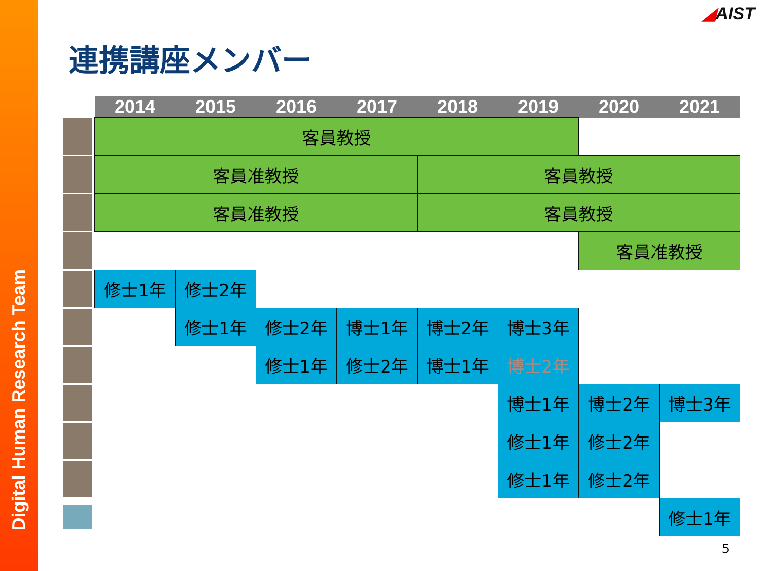Digital Human Research Team
◢AIST
連携講座メンバー
| | 2014 | 2015 | 2016 | 2017 | 2018 | 2019 | 2020 | 2021 |
| --- | --- | --- | --- | --- | --- | --- | --- | --- |
| | 客員教授 | | | | | | | |
| | 客員准教授 | | | | 客員教授 | | | |
| | 客員准教授 | | | | 客員教授 | | | |
| | | | | | | | 客員准教授 | |
| | 修士1年 | 修士2年 | | | | | | |
| | | 修士1年 | 修士2年 | 博士1年 | 博士2年 | 博士3年 | | |
| | | | 修士1年 | 修士2年 | 博士1年 | 博士2年 | | |
| | | | | | | 博士1年 | 博士2年 | 博士3年 |
| | | | | | | 修士1年 | 修士2年 | |
| | | | | | | 修士1年 | 修士2年 | |
| | | | | | | | | 修士1年 |
5